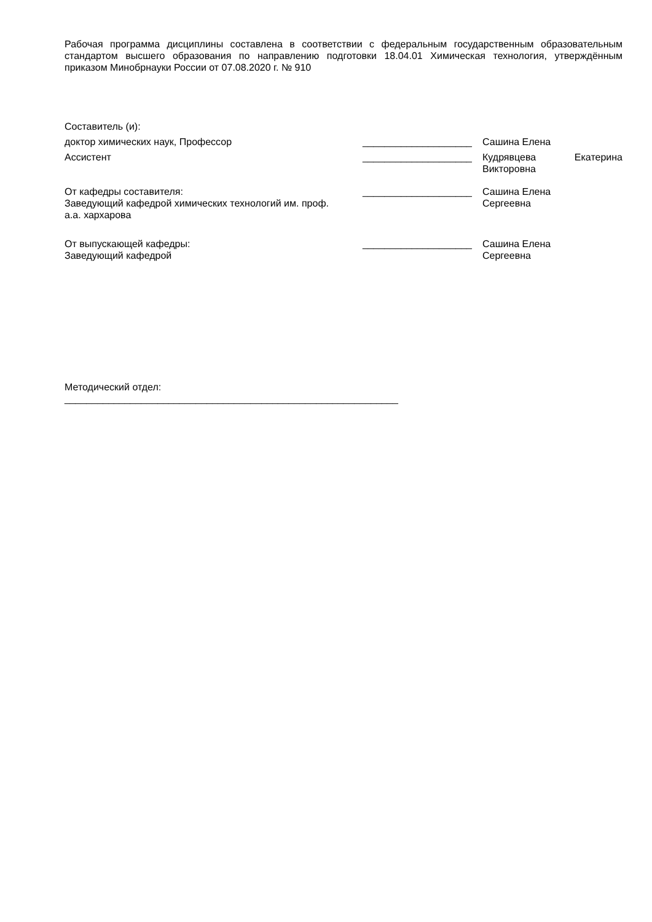Рабочая программа дисциплины составлена в соответствии с федеральным государственным образовательным стандартом высшего образования по направлению подготовки 18.04.01 Химическая технология, утверждённым приказом Минобрнауки России от 07.08.2020 г. № 910
Составитель (и):
доктор химических наук, Профессор ____________________ Сашина Елена
Ассистент ____________________ Кудрявцева Екатерина Викторовна
От кафедры составителя:
Заведующий кафедрой химических технологий им. проф. а.а. хархарова
____________________ Сашина Елена
Сергеевна
От выпускающей кафедры:
Заведующий кафедрой
____________________ Сашина Елена
Сергеевна
Методический отдел:
_____________________________________________________________